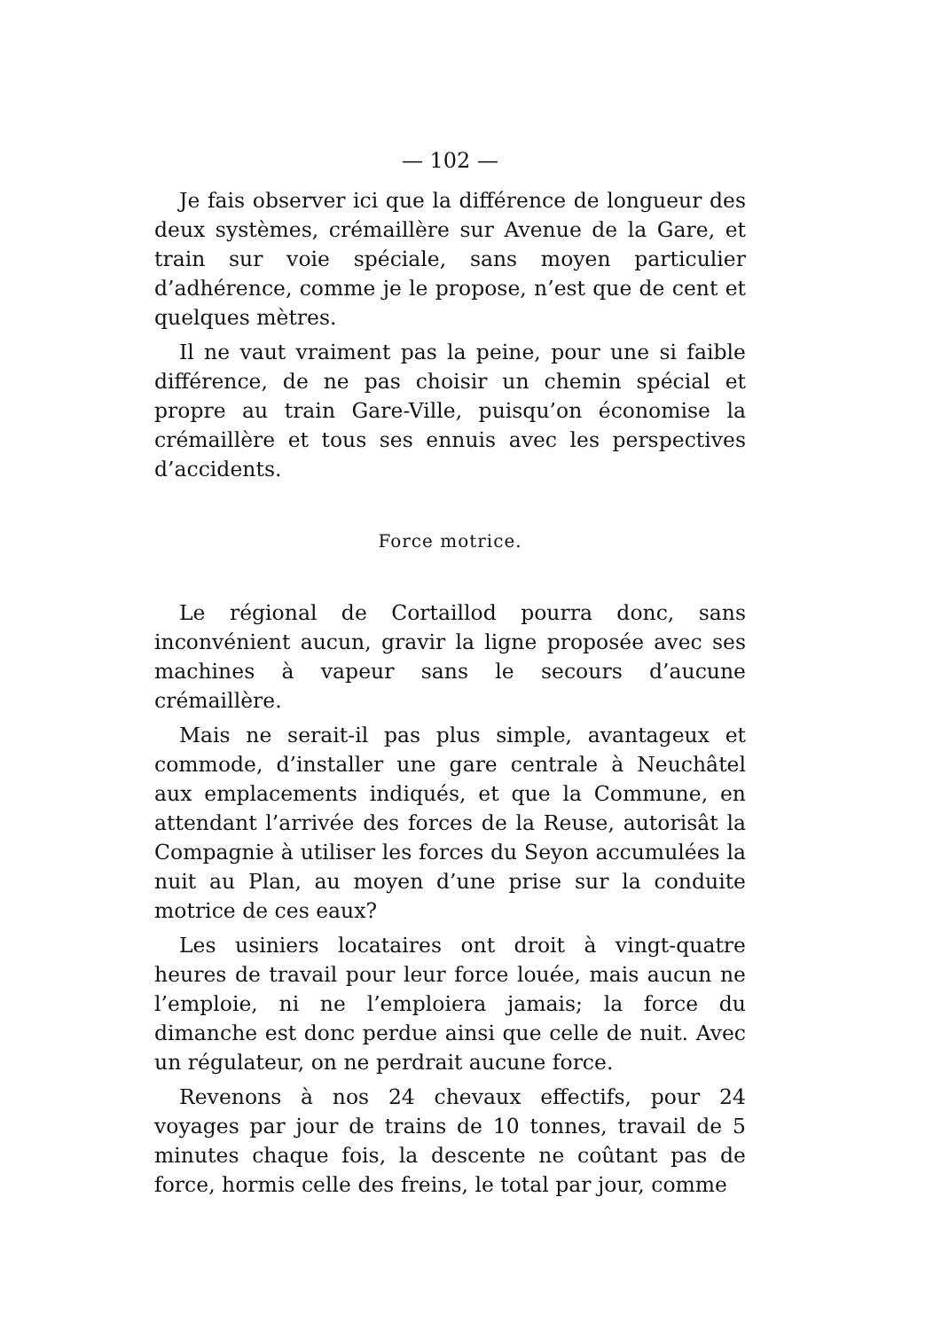— 102 —
Je fais observer ici que la différence de longueur des deux systèmes, crémaillère sur Avenue de la Gare, et train sur voie spéciale, sans moyen particulier d’adhérence, comme je le propose, n’est que de cent et quelques mètres.
Il ne vaut vraiment pas la peine, pour une si faible différence, de ne pas choisir un chemin spécial et propre au train Gare-Ville, puisqu’on économise la crémaillère et tous ses ennuis avec les perspectives d’accidents.
Force motrice.
Le régional de Cortaillod pourra donc, sans inconvénient aucun, gravir la ligne proposée avec ses machines à vapeur sans le secours d’aucune crémaillère.
Mais ne serait-il pas plus simple, avantageux et commode, d’installer une gare centrale à Neuchâtel aux emplacements indiqués, et que la Commune, en attendant l’arrivée des forces de la Reuse, autorisât la Compagnie à utiliser les forces du Seyon accumulées la nuit au Plan, au moyen d’une prise sur la conduite motrice de ces eaux?
Les usiniers locataires ont droit à vingt-quatre heures de travail pour leur force louée, mais aucun ne l’emploie, ni ne l’emploiera jamais; la force du dimanche est donc perdue ainsi que celle de nuit. Avec un régulateur, on ne perdrait aucune force.
Revenons à nos 24 chevaux effectifs, pour 24 voyages par jour de trains de 10 tonnes, travail de 5 minutes chaque fois, la descente ne coûtant pas de force, hormis celle des freins, le total par jour, comme